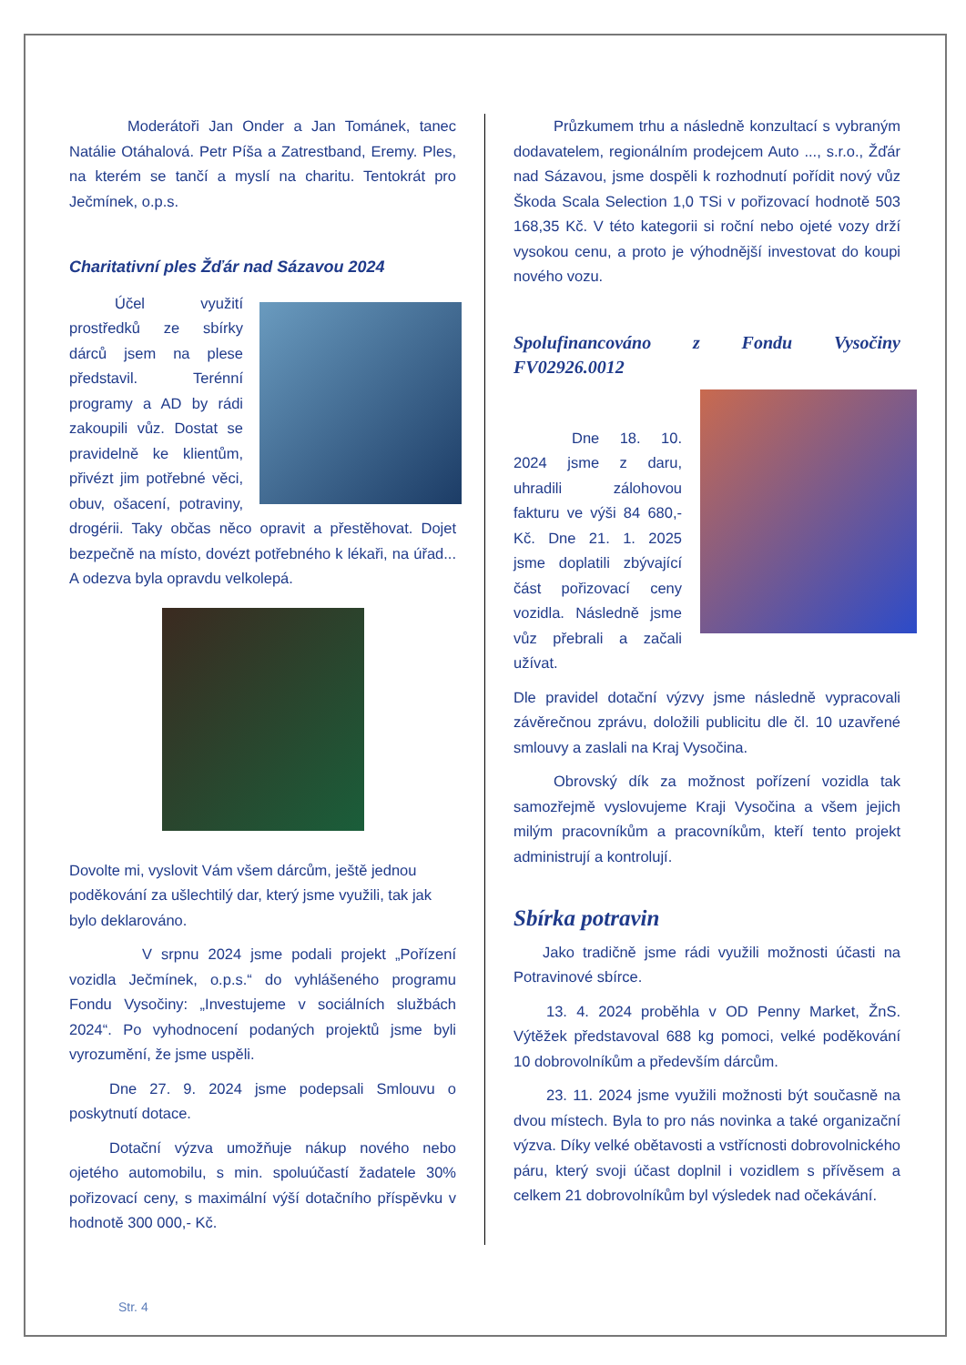Moderátoři Jan Onder a Jan Tománek, tanec Natálie Otáhalová. Petr Píša a Zatrestband, Eremy. Ples, na kterém se tančí a myslí na charitu. Tentokrát pro Ječmínek, o.p.s.
Charitativní ples Žďár nad Sázavou 2024
Účel využití prostředků ze sbírky dárců jsem na plese představil. Terénní programy a AD by rádi zakoupili vůz. Dostat se pravidelně ke klientům, přivézt jim potřebné věci, obuv, ošacení, potraviny, drogérii. Taky občas něco opravit a přestěhovat. Dojet bezpečně na místo, dovézt potřebného k lékaři, na úřad... A odezva byla opravdu velkolepá.
Dovolte mi, vyslovit Vám všem dárcům, ještě jednou poděkování za ušlechtilý dar, který jsme využili, tak jak bylo deklarováno.
V srpnu 2024 jsme podali projekt „Pořízení vozidla Ječmínek, o.p.s.“ do vyhlášeného programu Fondu Vysočiny: „Investujeme v sociálních službách 2024“. Po vyhodnocení podaných projektů jsme byli vyrozumění, že jsme uspěli.
Dne 27. 9. 2024 jsme podepsali Smlouvu o poskytnutí dotace.
Dotační výzva umožňuje nákup nového nebo ojetého automobilu, s min. spoluúčastí žadatele 30% pořizovací ceny, s maximální výší dotačního příspěvku v hodnotě 300 000,- Kč.
Průzkumem trhu a následně konzultací s vybraným dodavatelem, regionálním prodejcem Auto ..., s.r.o., Žďár nad Sázavou, jsme dospěli k rozhodnutí pořídit nový vůz Škoda Scala Selection 1,0 TSi v pořizovací hodnotě 503 168,35 Kč. V této kategorii si roční nebo ojeté vozy drží vysokou cenu, a proto je výhodnější investovat do koupi nového vozu.
Spolufinancováno z Fondu Vysočiny FV02926.0012
Dne 18. 10. 2024 jsme z daru, uhradili zálohovou fakturu ve výši 84 680,- Kč. Dne 21. 1. 2025 jsme doplatili zbývající část pořizovací ceny vozidla. Následně jsme vůz přebrali a začali užívat.
Dle pravidel dotační výzvy jsme následně vypracovali závěrečnou zprávu, doložili publicitu dle čl. 10 uzavřené smlouvy a zaslali na Kraj Vysočina.
Obrovský dík za možnost pořízení vozidla tak samozřejmě vyslovujeme Kraji Vysočina a všem jejich milým pracovníkům a pracovníkům, kteří tento projekt administrují a kontrolují.
Sbírka potravin
Jako tradičně jsme rádi využili možnosti účasti na Potravinové sbírce.
13. 4. 2024 proběhla v OD Penny Market, ŽnS. Výtěžek představoval 688 kg pomoci, velké poděkování 10 dobrovolníkům a především dárcům.
23. 11. 2024 jsme využili možnosti být současně na dvou místech. Byla to pro nás novinka a také organizační výzva. Díky velké obětavosti a vstřícnosti dobrovolnického páru, který svoji účast doplnil i vozidlem s přívěsem a celkem 21 dobrovolníkům byl výsledek nad očekávání.
Str. 4